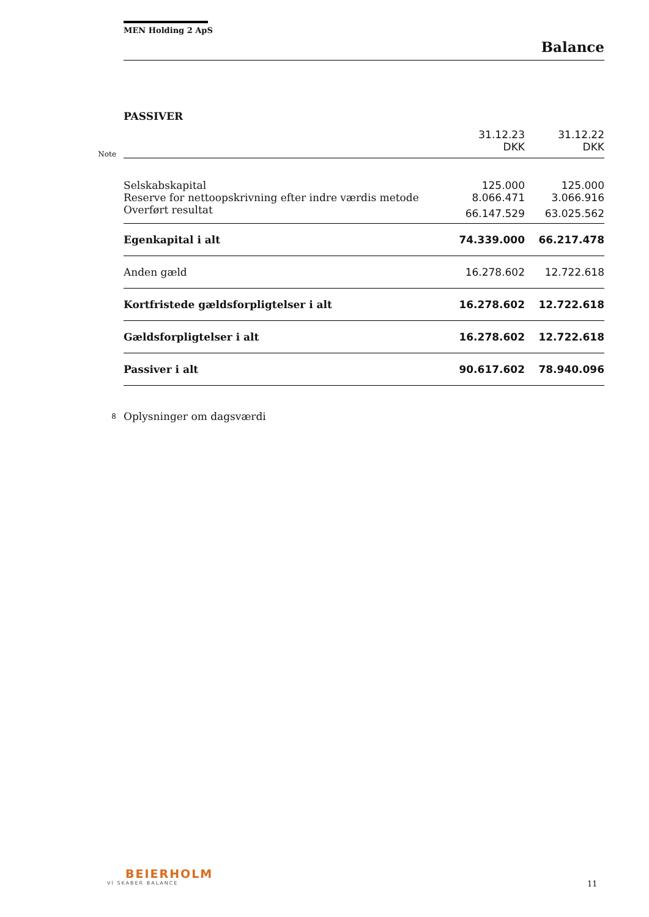MEN Holding 2 ApS
Balance
PASSIVER
| Note | | 31.12.23 DKK | 31.12.22 DKK |
| --- | --- | --- | --- |
| | Selskabskapital | 125.000 | 125.000 |
| | Reserve for nettoopskrivning efter indre værdis metode | 8.066.471 | 3.066.916 |
| | Overført resultat | 66.147.529 | 63.025.562 |
| | Egenkapital i alt | 74.339.000 | 66.217.478 |
| | Anden gæld | 16.278.602 | 12.722.618 |
| | Kortfristede gældsforpligtelser i alt | 16.278.602 | 12.722.618 |
| | Gældsforpligtelser i alt | 16.278.602 | 12.722.618 |
| | Passiver i alt | 90.617.602 | 78.940.096 |
| 8 | Oplysninger om dagsværdi | | |
BEIERHOLM
VI SKABER BALANCE
11